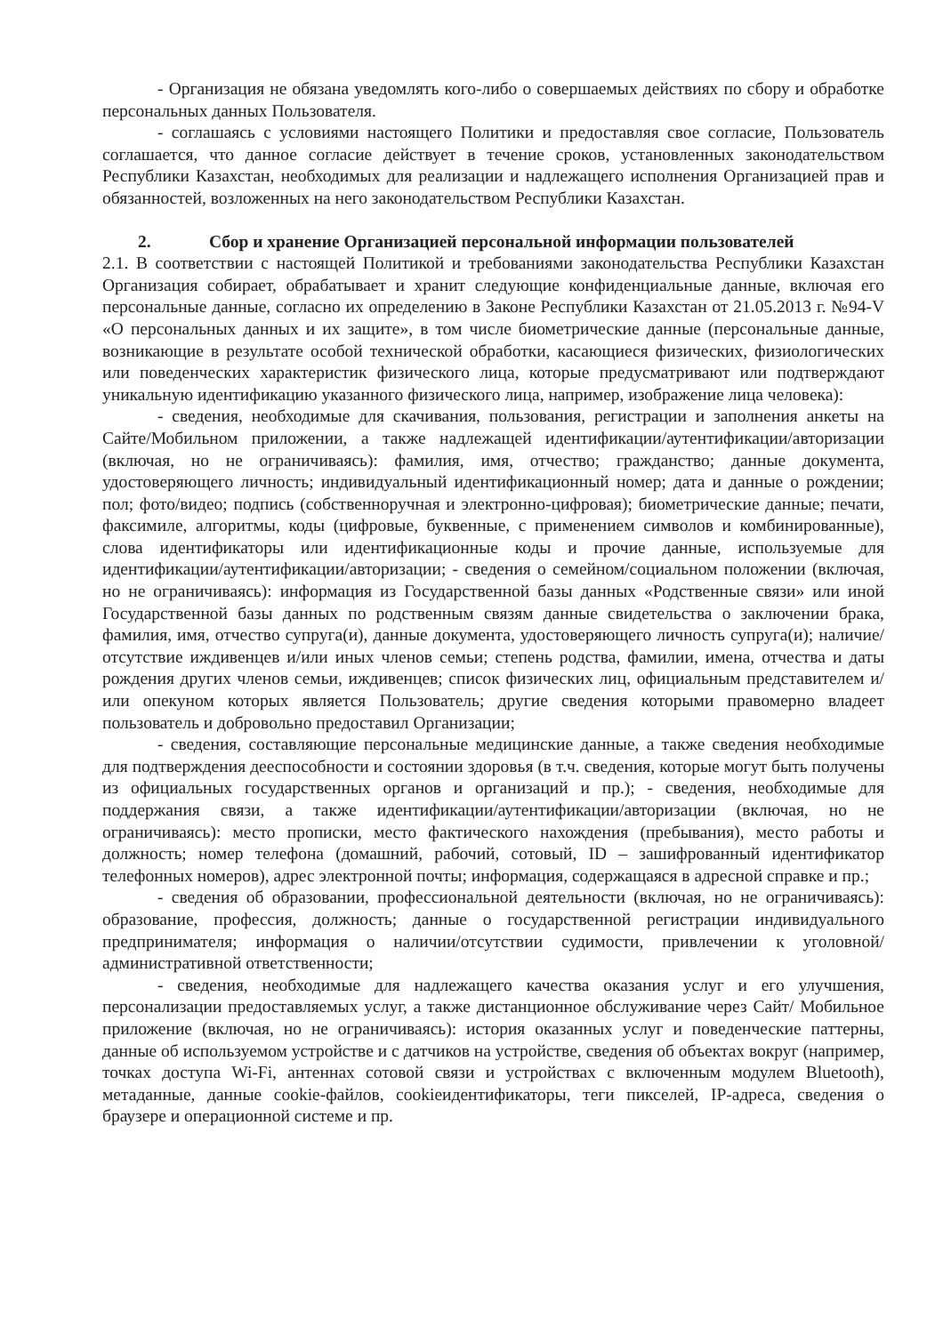- Организация не обязана уведомлять кого-либо о совершаемых действиях по сбору и обработке персональных данных Пользователя.
- соглашаясь с условиями настоящего Политики и предоставляя свое согласие, Пользователь соглашается, что данное согласие действует в течение сроков, установленных законодательством Республики Казахстан, необходимых для реализации и надлежащего исполнения Организацией прав и обязанностей, возложенных на него законодательством Республики Казахстан.
2. Сбор и хранение Организацией персональной информации пользователей
2.1. В соответствии с настоящей Политикой и требованиями законодательства Республики Казахстан Организация собирает, обрабатывает и хранит следующие конфиденциальные данные, включая его персональные данные, согласно их определению в Законе Республики Казахстан от 21.05.2013 г. №94-V «О персональных данных и их защите», в том числе биометрические данные (персональные данные, возникающие в результате особой технической обработки, касающиеся физических, физиологических или поведенческих характеристик физического лица, которые предусматривают или подтверждают уникальную идентификацию указанного физического лица, например, изображение лица человека):
- сведения, необходимые для скачивания, пользования, регистрации и заполнения анкеты на Сайте/Мобильном приложении, а также надлежащей идентификации/аутентификации/авторизации (включая, но не ограничиваясь): фамилия, имя, отчество; гражданство; данные документа, удостоверяющего личность; индивидуальный идентификационный номер; дата и данные о рождении; пол; фото/видео; подпись (собственноручная и электронно-цифровая); биометрические данные; печати, факсимиле, алгоритмы, коды (цифровые, буквенные, с применением символов и комбинированные), слова идентификаторы или идентификационные коды и прочие данные, используемые для идентификации/аутентификации/авторизации; - сведения о семейном/социальном положении (включая, но не ограничиваясь): информация из Государственной базы данных «Родственные связи» или иной Государственной базы данных по родственным связям данные свидетельства о заключении брака, фамилия, имя, отчество супруга(и), данные документа, удостоверяющего личность супруга(и); наличие/отсутствие иждивенцев и/или иных членов семьи; степень родства, фамилии, имена, отчества и даты рождения других членов семьи, иждивенцев; список физических лиц, официальным представителем и/или опекуном которых является Пользователь; другие сведения которыми правомерно владеет пользователь и добровольно предоставил Организации;
- сведения, составляющие персональные медицинские данные, а также сведения необходимые для подтверждения дееспособности и состоянии здоровья (в т.ч. сведения, которые могут быть получены из официальных государственных органов и организаций и пр.); - сведения, необходимые для поддержания связи, а также идентификации/аутентификации/авторизации (включая, но не ограничиваясь): место прописки, место фактического нахождения (пребывания), место работы и должность; номер телефона (домашний, рабочий, сотовый, ID – зашифрованный идентификатор телефонных номеров), адрес электронной почты; информация, содержащаяся в адресной справке и пр.;
- сведения об образовании, профессиональной деятельности (включая, но не ограничиваясь): образование, профессия, должность; данные о государственной регистрации индивидуального предпринимателя; информация о наличии/отсутствии судимости, привлечении к уголовной/административной ответственности;
- сведения, необходимые для надлежащего качества оказания услуг и его улучшения, персонализации предоставляемых услуг, а также дистанционное обслуживание через Сайт/ Мобильное приложение (включая, но не ограничиваясь): история оказанных услуг и поведенческие паттерны, данные об используемом устройстве и с датчиков на устройстве, сведения об объектах вокруг (например, точках доступа Wi-Fi, антеннах сотовой связи и устройствах с включенным модулем Bluetooth), метаданные, данные cookie-файлов, cookieидентификаторы, теги пикселей, IP-адреса, сведения о браузере и операционной системе и пр.